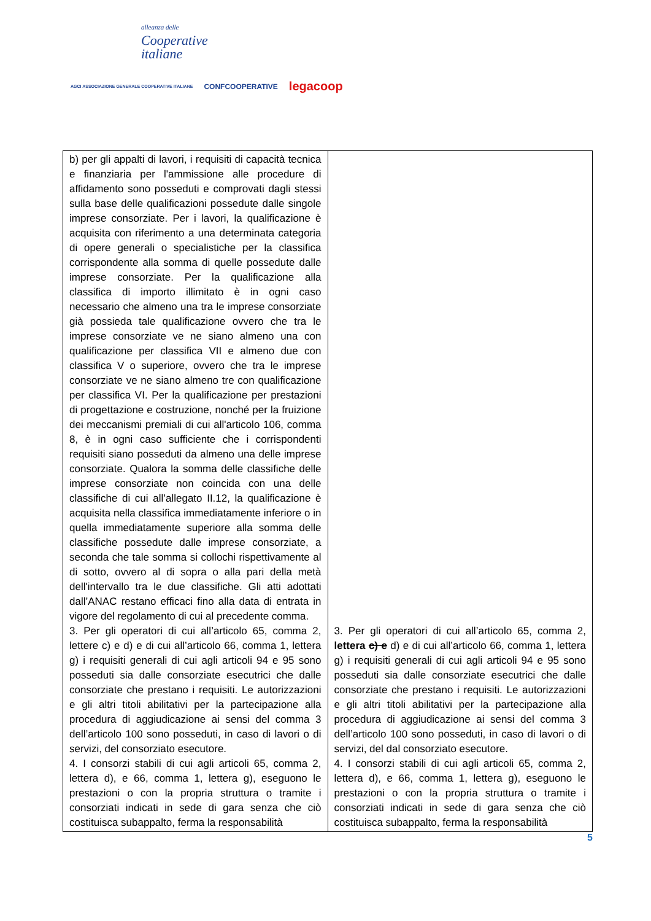alleanza delle
Cooperative
italiane
AGCI ASSOCIAZIONE GENERALE COOPERATIVE ITALIANE CONFCOOPERATIVE legacoop
| b) per gli appalti di lavori, i requisiti di capacità tecnica e finanziaria per l'ammissione alle procedure di affidamento sono posseduti e comprovati dagli stessi sulla base delle qualificazioni possedute dalle singole imprese consorziate. Per i lavori, la qualificazione è acquisita con riferimento a una determinata categoria di opere generali o specialistiche per la classifica corrispondente alla somma di quelle possedute dalle imprese consorziate. Per la qualificazione alla classifica di importo illimitato è in ogni caso necessario che almeno una tra le imprese consorziate già possieda tale qualificazione ovvero che tra le imprese consorziate ve ne siano almeno una con qualificazione per classifica VII e almeno due con classifica V o superiore, ovvero che tra le imprese consorziate ve ne siano almeno tre con qualificazione per classifica VI. Per la qualificazione per prestazioni di progettazione e costruzione, nonché per la fruizione dei meccanismi premiali di cui all'articolo 106, comma 8, è in ogni caso sufficiente che i corrispondenti requisiti siano posseduti da almeno una delle imprese consorziate. Qualora la somma delle classifiche delle imprese consorziate non coincida con una delle classifiche di cui all’allegato II.12, la qualificazione è acquisita nella classifica immediatamente inferiore o in quella immediatamente superiore alla somma delle classifiche possedute dalle imprese consorziate, a seconda che tale somma si collochi rispettivamente al di sotto, ovvero al di sopra o alla pari della metà dell'intervallo tra le due classifiche. Gli atti adottati dall’ANAC restano efficaci fino alla data di entrata in vigore del regolamento di cui al precedente comma. 3. Per gli operatori di cui all’articolo 65, comma 2, lettere c) e d) e di cui all’articolo 66, comma 1, lettera g) i requisiti generali di cui agli articoli 94 e 95 sono posseduti sia dalle consorziate esecutrici che dalle consorziate che prestano i requisiti. Le autorizzazioni e gli altri titoli abilitativi per la partecipazione alla procedura di aggiudicazione ai sensi del comma 3 dell’articolo 100 sono posseduti, in caso di lavori o di servizi, del consorziato esecutore. 4. I consorzi stabili di cui agli articoli 65, comma 2, lettera d), e 66, comma 1, lettera g), eseguono le prestazioni o con la propria struttura o tramite i consorziati indicati in sede di gara senza che ciò costituisca subappalto, ferma la responsabilità | 3. Per gli operatori di cui all’articolo 65, comma 2, lettera c) e d) e di cui all’articolo 66, comma 1, lettera g) i requisiti generali di cui agli articoli 94 e 95 sono posseduti sia dalle consorziate esecutrici che dalle consorziate che prestano i requisiti. Le autorizzazioni e gli altri titoli abilitativi per la partecipazione alla procedura di aggiudicazione ai sensi del comma 3 dell’articolo 100 sono posseduti, in caso di lavori o di servizi, del dal consorziato esecutore. 4. I consorzi stabili di cui agli articoli 65, comma 2, lettera d), e 66, comma 1, lettera g), eseguono le prestazioni o con la propria struttura o tramite i consorziati indicati in sede di gara senza che ciò costituisca subappalto, ferma la responsabilità |
5